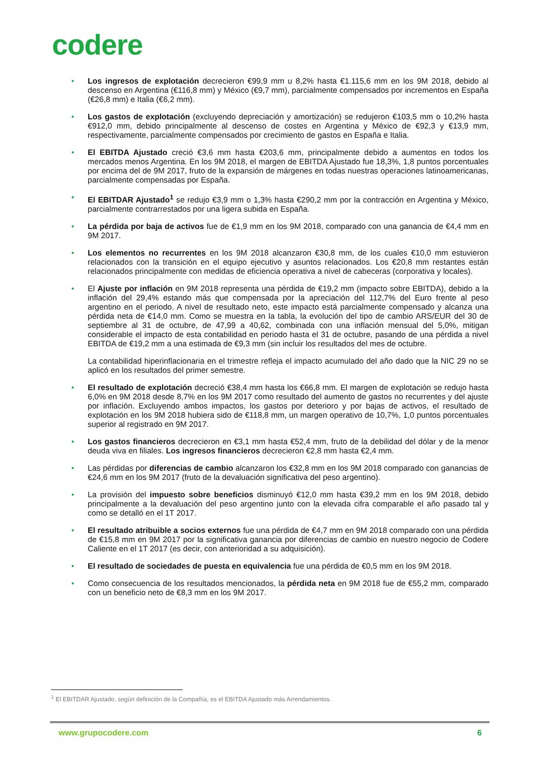codere
• Los ingresos de explotación decrecieron €99,9 mm u 8,2% hasta €1.115,6 mm en los 9M 2018, debido al descenso en Argentina (€116,8 mm) y México (€9,7 mm), parcialmente compensados por incrementos en España (€26,8 mm) e Italia (€6,2 mm).
• Los gastos de explotación (excluyendo depreciación y amortización) se redujeron €103,5 mm o 10,2% hasta €912,0 mm, debido principalmente al descenso de costes en Argentina y México de €92,3 y €13,9 mm, respectivamente, parcialmente compensados por crecimiento de gastos en España e Italia.
• El EBITDA Ajustado creció €3,6 mm hasta €203,6 mm, principalmente debido a aumentos en todos los mercados menos Argentina. En los 9M 2018, el margen de EBITDA Ajustado fue 18,3%, 1,8 puntos porcentuales por encima del de 9M 2017, fruto de la expansión de márgenes en todas nuestras operaciones latinoamericanas, parcialmente compensadas por España.
• El EBITDAR Ajustado<sup>1</sup> se redujo €3,9 mm o 1,3% hasta €290,2 mm por la contracción en Argentina y México, parcialmente contrarrestados por una ligera subida en España.
• La pérdida por baja de activos fue de €1,9 mm en los 9M 2018, comparado con una ganancia de €4,4 mm en 9M 2017.
• Los elementos no recurrentes en los 9M 2018 alcanzaron €30,8 mm, de los cuales €10,0 mm estuvieron relacionados con la transición en el equipo ejecutivo y asuntos relacionados. Los €20,8 mm restantes están relacionados principalmente con medidas de eficiencia operativa a nivel de cabeceras (corporativa y locales).
• El Ajuste por inflación en 9M 2018 representa una pérdida de €19,2 mm (impacto sobre EBITDA), debido a la inflación del 29,4% estando más que compensada por la apreciación del 112,7% del Euro frente al peso argentino en el periodo. A nivel de resultado neto, este impacto está parcialmente compensado y alcanza una pérdida neta de €14,0 mm. Como se muestra en la tabla, la evolución del tipo de cambio ARS/EUR del 30 de septiembre al 31 de octubre, de 47,99 a 40,62, combinada con una inflación mensual del 5,0%, mitigan considerable el impacto de esta contabilidad en periodo hasta el 31 de octubre, pasando de una pérdida a nivel EBITDA de €19,2 mm a una estimada de €9,3 mm (sin incluir los resultados del mes de octubre.
La contabilidad hiperinflacionaria en el trimestre refleja el impacto acumulado del año dado que la NIC 29 no se aplicó en los resultados del primer semestre.
• El resultado de explotación decreció €38,4 mm hasta los €66,8 mm. El margen de explotación se redujo hasta 6,0% en 9M 2018 desde 8,7% en los 9M 2017 como resultado del aumento de gastos no recurrentes y del ajuste por inflación. Excluyendo ambos impactos, los gastos por deterioro y por bajas de activos, el resultado de explotación en los 9M 2018 hubiera sido de €118,8 mm, un margen operativo de 10,7%, 1,0 puntos porcentuales superior al registrado en 9M 2017.
• Los gastos financieros decrecieron en €3,1 mm hasta €52,4 mm, fruto de la debilidad del dólar y de la menor deuda viva en filiales. Los ingresos financieros decrecieron €2,8 mm hasta €2,4 mm.
• Las pérdidas por diferencias de cambio alcanzaron los €32,8 mm en los 9M 2018 comparado con ganancias de €24,6 mm en los 9M 2017 (fruto de la devaluación significativa del peso argentino).
• La provisión del impuesto sobre beneficios disminuyó €12,0 mm hasta €39,2 mm en los 9M 2018, debido principalmente a la devaluación del peso argentino junto con la elevada cifra comparable el año pasado tal y como se detalló en el 1T 2017.
• El resultado atribuible a socios externos fue una pérdida de €4,7 mm en 9M 2018 comparado con una pérdida de €15,8 mm en 9M 2017 por la significativa ganancia por diferencias de cambio en nuestro negocio de Codere Caliente en el 1T 2017 (es decir, con anterioridad a su adquisición).
• El resultado de sociedades de puesta en equivalencia fue una pérdida de €0,5 mm en los 9M 2018.
• Como consecuencia de los resultados mencionados, la pérdida neta en 9M 2018 fue de €55,2 mm, comparado con un beneficio neto de €8,3 mm en los 9M 2017.
<sup>1</sup> El EBITDAR Ajustado, según definición de la Compañía, es el EBITDA Ajustado más Arrendamientos.
www.grupocodere.com 6